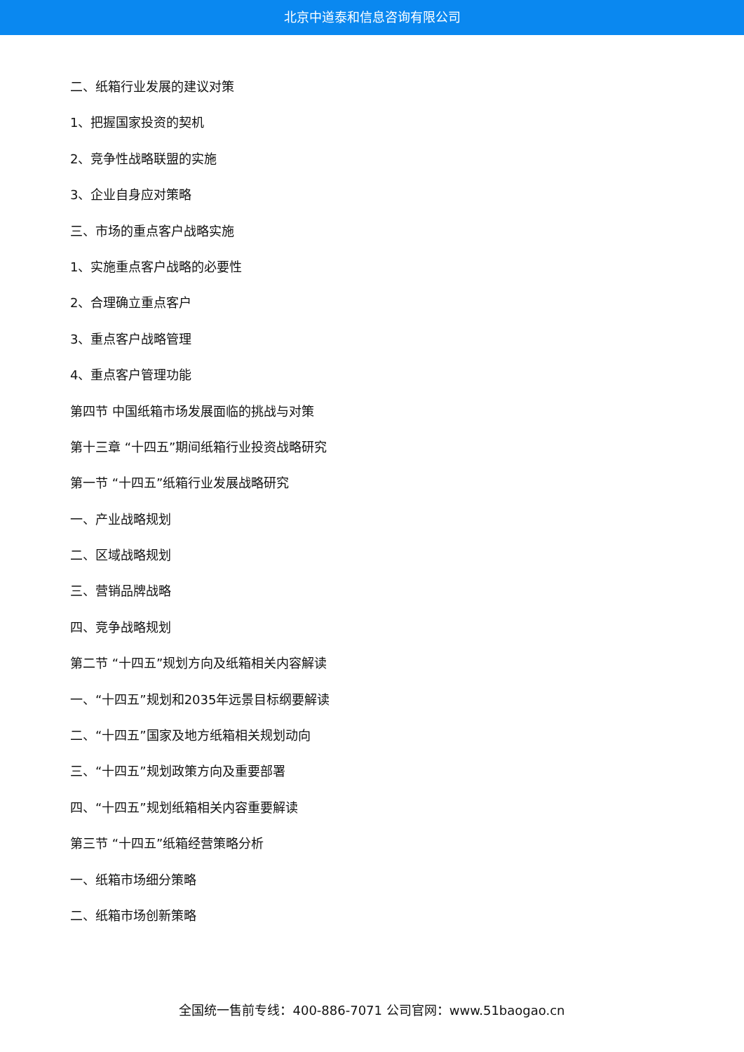北京中道泰和信息咨询有限公司
二、纸箱行业发展的建议对策
1、把握国家投资的契机
2、竞争性战略联盟的实施
3、企业自身应对策略
三、市场的重点客户战略实施
1、实施重点客户战略的必要性
2、合理确立重点客户
3、重点客户战略管理
4、重点客户管理功能
第四节 中国纸箱市场发展面临的挑战与对策
第十三章 “十四五”期间纸箱行业投资战略研究
第一节 “十四五”纸箱行业发展战略研究
一、产业战略规划
二、区域战略规划
三、营销品牌战略
四、竞争战略规划
第二节 “十四五”规划方向及纸箱相关内容解读
一、“十四五”规划和2035年远景目标纲要解读
二、“十四五”国家及地方纸箱相关规划动向
三、“十四五”规划政策方向及重要部署
四、“十四五”规划纸箱相关内容重要解读
第三节 “十四五”纸箱经营策略分析
一、纸箱市场细分策略
二、纸箱市场创新策略
全国统一售前专线：400-886-7071 公司官网：www.51baogao.cn